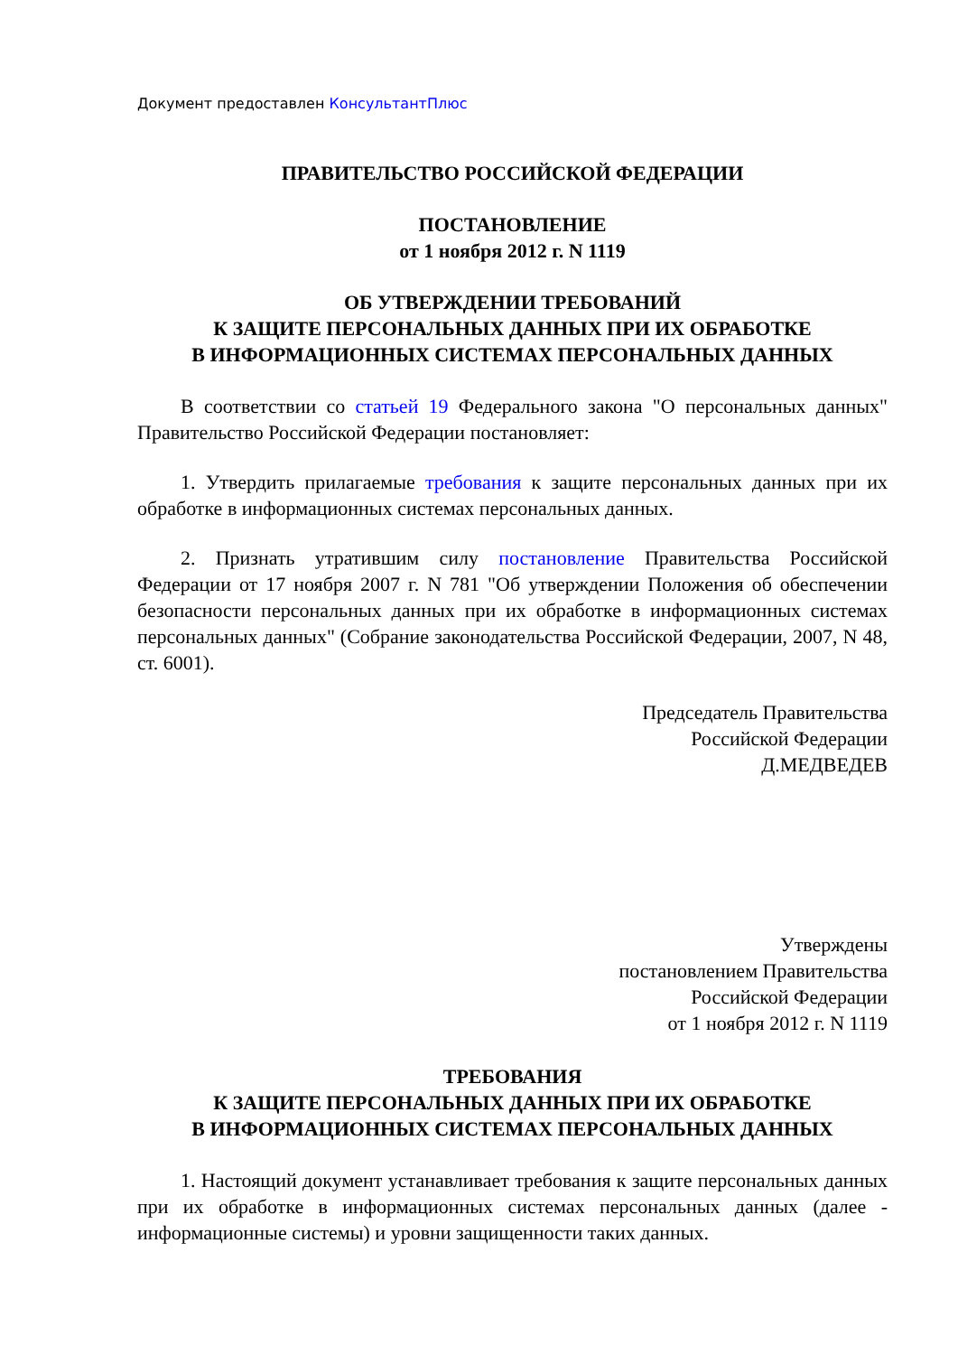Документ предоставлен КонсультантПлюс
ПРАВИТЕЛЬСТВО РОССИЙСКОЙ ФЕДЕРАЦИИ
ПОСТАНОВЛЕНИЕ
от 1 ноября 2012 г. N 1119
ОБ УТВЕРЖДЕНИИ ТРЕБОВАНИЙ
К ЗАЩИТЕ ПЕРСОНАЛЬНЫХ ДАННЫХ ПРИ ИХ ОБРАБОТКЕ
В ИНФОРМАЦИОННЫХ СИСТЕМАХ ПЕРСОНАЛЬНЫХ ДАННЫХ
В соответствии со статьей 19 Федерального закона "О персональных данных" Правительство Российской Федерации постановляет:
1. Утвердить прилагаемые требования к защите персональных данных при их обработке в информационных системах персональных данных.
2. Признать утратившим силу постановление Правительства Российской Федерации от 17 ноября 2007 г. N 781 "Об утверждении Положения об обеспечении безопасности персональных данных при их обработке в информационных системах персональных данных" (Собрание законодательства Российской Федерации, 2007, N 48, ст. 6001).
Председатель Правительства
Российской Федерации
Д.МЕДВЕДЕВ
Утверждены
постановлением Правительства
Российской Федерации
от 1 ноября 2012 г. N 1119
ТРЕБОВАНИЯ
К ЗАЩИТЕ ПЕРСОНАЛЬНЫХ ДАННЫХ ПРИ ИХ ОБРАБОТКЕ
В ИНФОРМАЦИОННЫХ СИСТЕМАХ ПЕРСОНАЛЬНЫХ ДАННЫХ
1. Настоящий документ устанавливает требования к защите персональных данных при их обработке в информационных системах персональных данных (далее - информационные системы) и уровни защищенности таких данных.